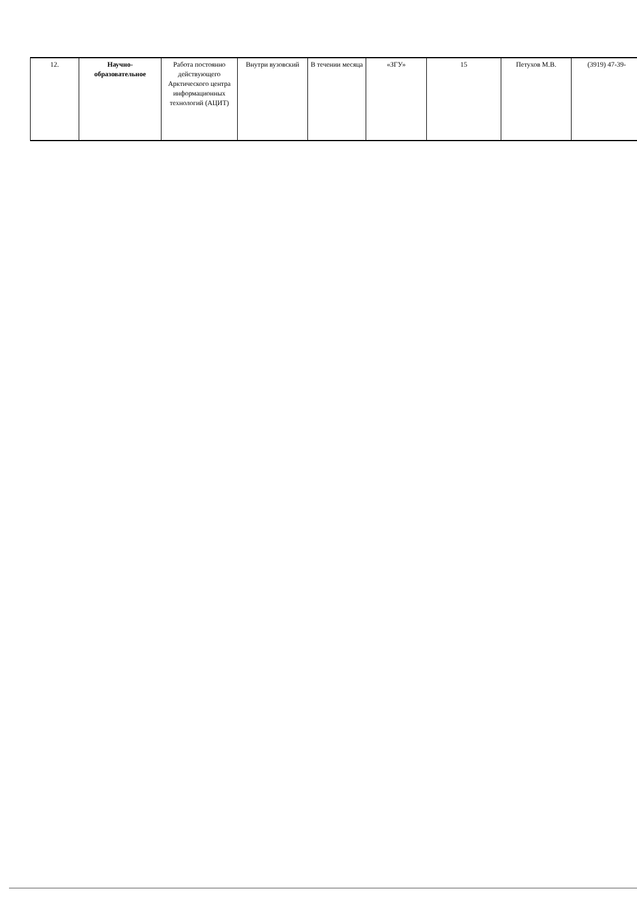| 12. | Научно-образовательное | Работа постоянно действующего Арктического центра информационных технологий (АЦИТ) | Внутри вузовский | В течении месяца | «ЗГУ» | 15 | Петухов М.В. | (3919) 47-39- |